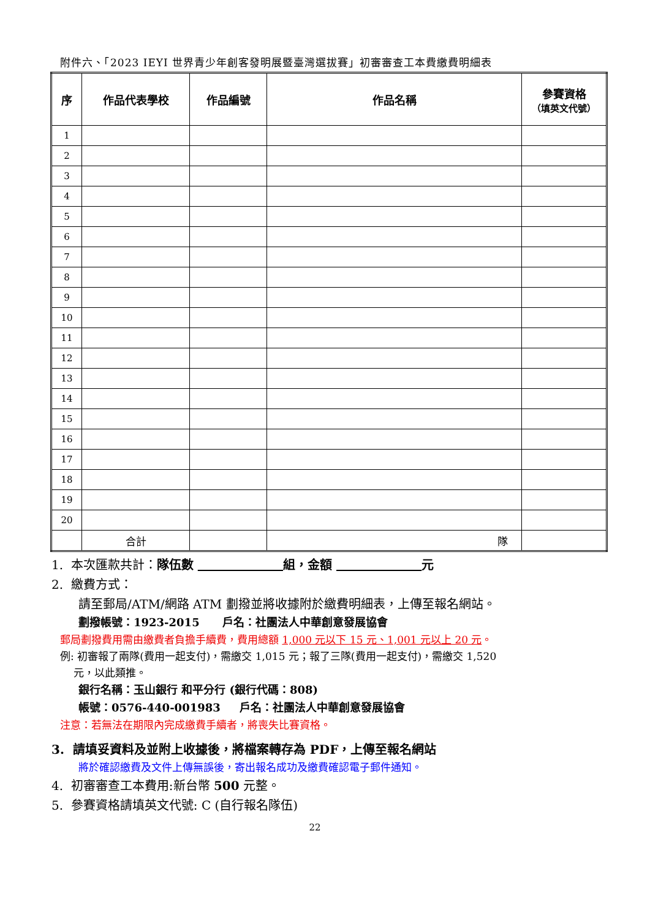附件六、「2023 IEYI 世界青少年創客發明展暨臺灣選拔賽」初審審查工本費繳費明細表
| 序 | 作品代表學校 | 作品編號 | 作品名稱 | 參賽資格 （填英文代號） |
| --- | --- | --- | --- | --- |
| 1 | | | | |
| 2 | | | | |
| 3 | | | | |
| 4 | | | | |
| 5 | | | | |
| 6 | | | | |
| 7 | | | | |
| 8 | | | | |
| 9 | | | | |
| 10 | | | | |
| 11 | | | | |
| 12 | | | | |
| 13 | | | | |
| 14 | | | | |
| 15 | | | | |
| 16 | | | | |
| 17 | | | | |
| 18 | | | | |
| 19 | | | | |
| 20 | | | | |
| | 合計 | | 隊 | |
1. 本次匯款共計：隊伍數 組，金額 元
2. 繳費方式：
請至郵局/ATM/網路 ATM 劃撥並將收據附於繳費明細表，上傳至報名網站。
劃撥帳號：1923-2015 戶名：社團法人中華創意發展協會
郵局劃撥費用需由繳費者負擔手續費，費用總額 1,000 元以下 15 元、1,001 元以上 20 元。
例: 初審報了兩隊(費用一起支付)，需繳交 1,015 元；報了三隊(費用一起支付)，需繳交 1,520
元，以此類推。
銀行名稱：玉山銀行 和平分行 (銀行代碼：808)
帳號：0576-440-001983 戶名：社團法人中華創意發展協會
注意：若無法在期限內完成繳費手續者，將喪失比賽資格。
3. 請填妥資料及並附上收據後，將檔案轉存為 PDF，上傳至報名網站
將於確認繳費及文件上傳無誤後，寄出報名成功及繳費確認電子郵件通知。
4. 初審審查工本費用:新台幣 500 元整。
5. 參賽資格請填英文代號: C (自行報名隊伍)
22